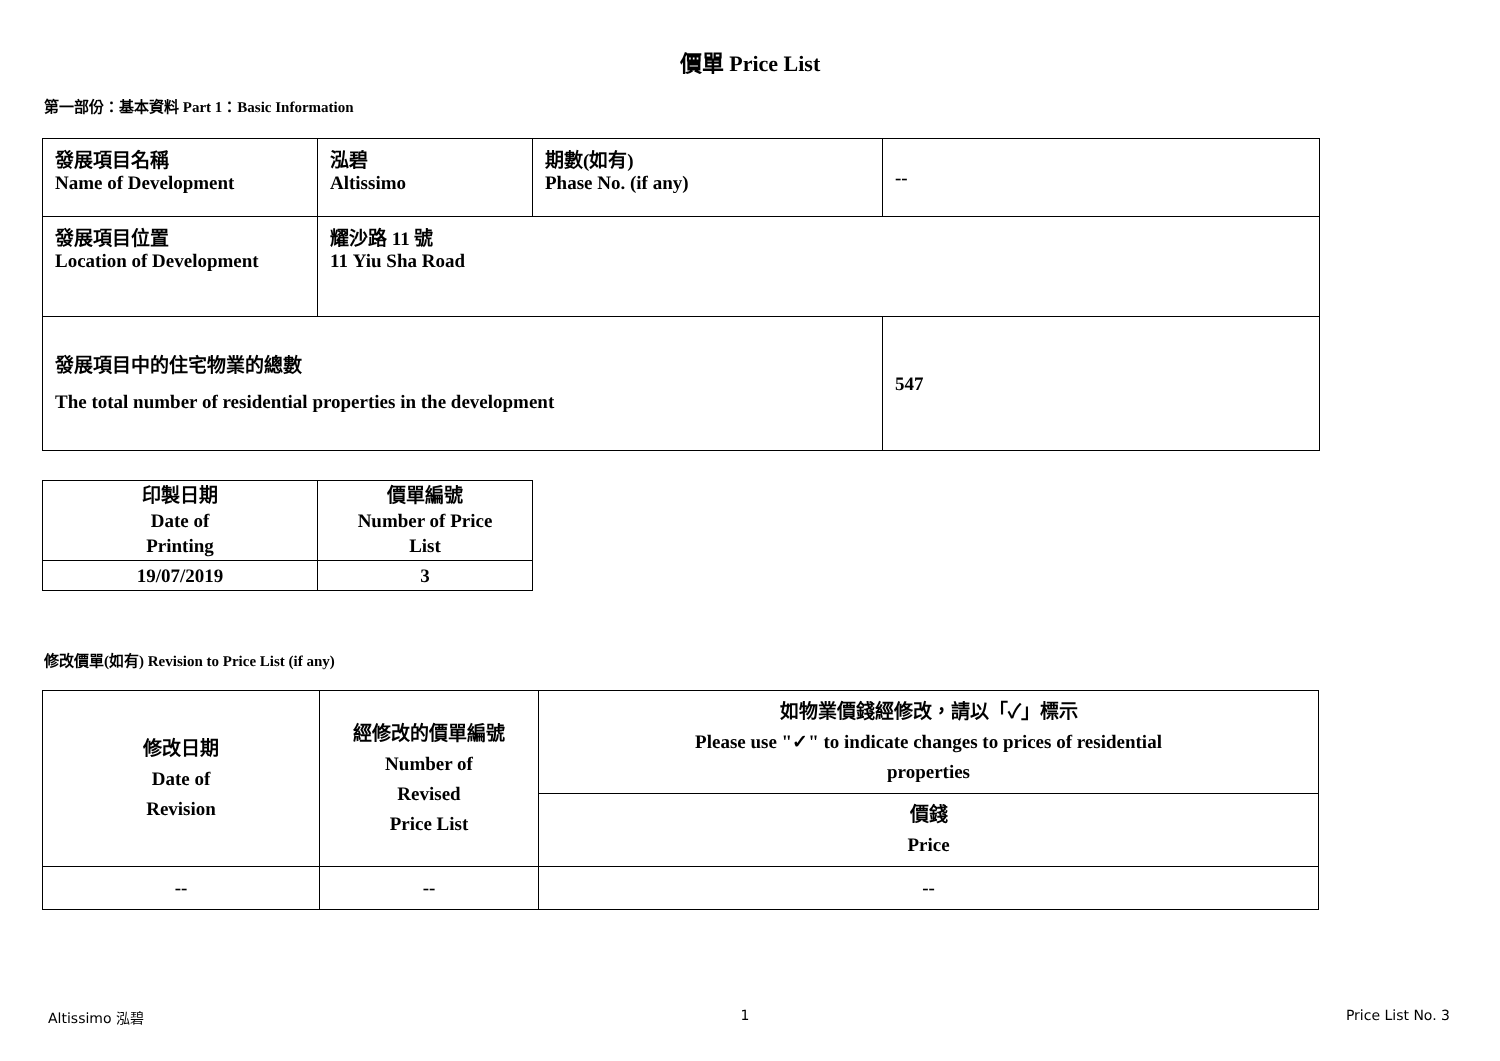價單 Price List
第一部份：基本資料 Part 1：Basic Information
| 發展項目名稱 Name of Development | 泓碧 Altissimo | 期數(如有) Phase No. (if any) | -- |
| 發展項目位置 Location of Development | 耀沙路 11 號 11 Yiu Sha Road | | |
| 發展項目中的住宅物業的總數 The total number of residential properties in the development | | | 547 |
| 印製日期 Date of Printing | 價單編號 Number of Price List |
| 19/07/2019 | 3 |
修改價單(如有) Revision to Price List (if any)
| 修改日期 Date of Revision | 經修改的價單編號 Number of Revised Price List | 如物業價錢經修改，請以「✓」標示 Please use "✓" to indicate changes to prices of residential properties |
| | | 價錢 Price |
| -- | -- | -- |
Altissimo 泓碧 1 Price List No. 3